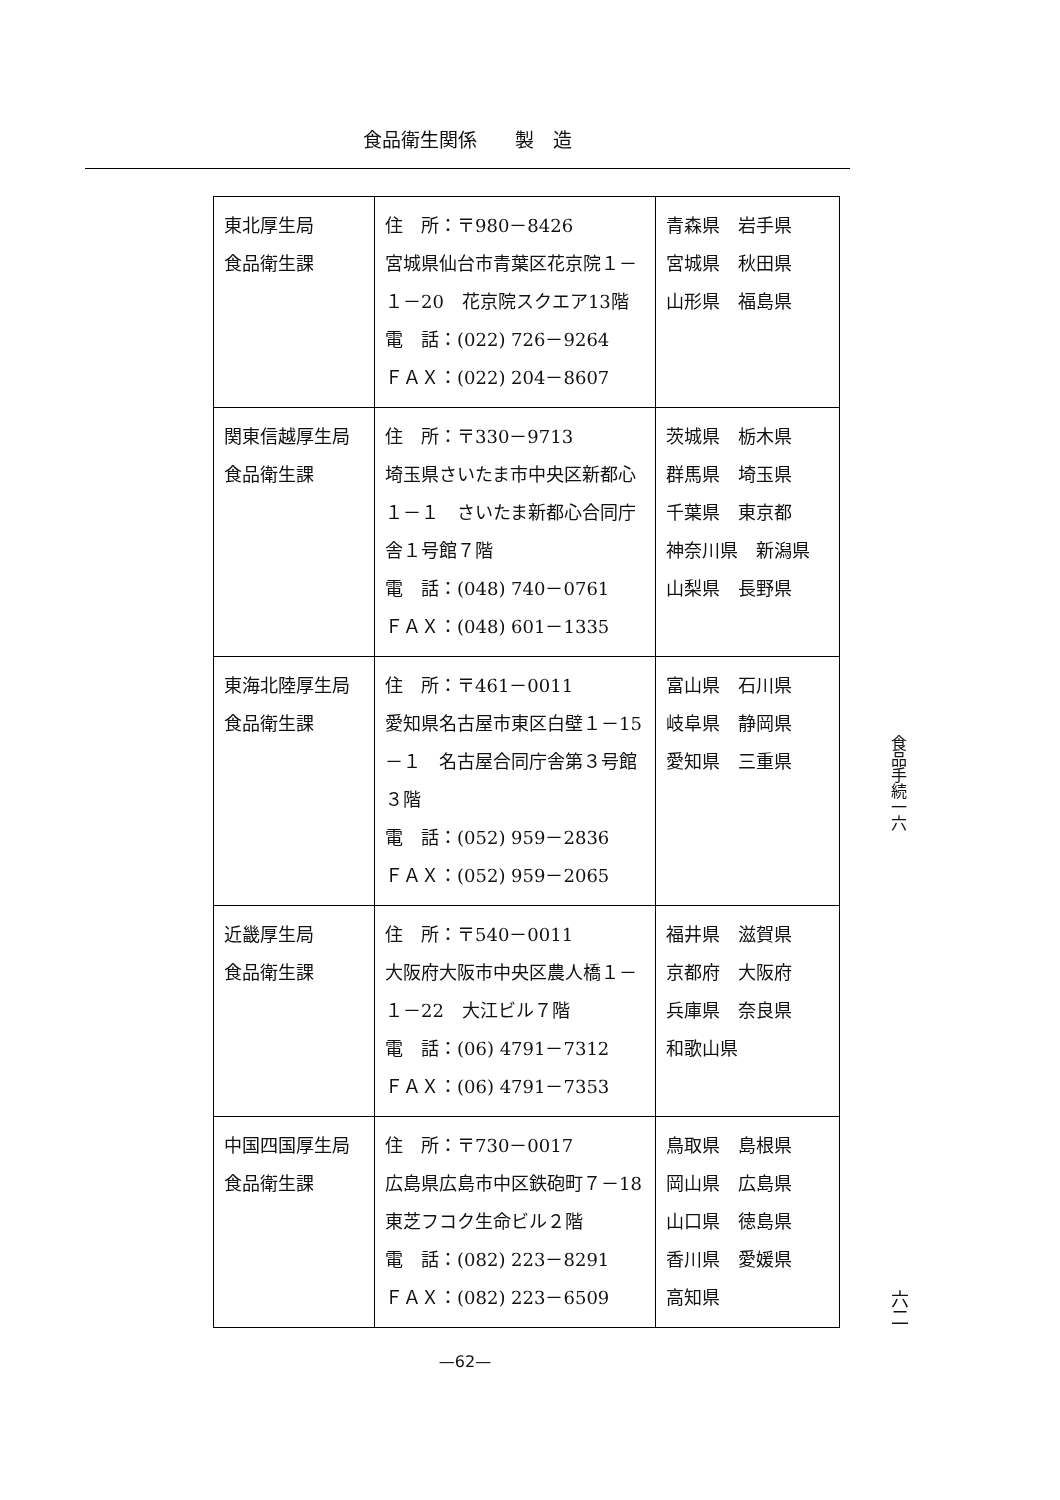食品衛生関係　　製　造
| 東北厚生局 食品衛生課 | 住 所：〒980－8426 宮城県仙台市青葉区花京院１－１－20 花京院スクエア13階 電 話：(022) 726－9264 ＦＡＸ：(022) 204－8607 | 青森県 岩手県 宮城県 秋田県 山形県 福島県 |
| 関東信越厚生局 食品衛生課 | 住 所：〒330－9713 埼玉県さいたま市中央区新都心１－１ さいたま新都心合同庁舎１号館７階 電 話：(048) 740－0761 ＦＡＸ：(048) 601－1335 | 茨城県 栃木県 群馬県 埼玉県 千葉県 東京都 神奈川県 新潟県 山梨県 長野県 |
| 東海北陸厚生局 食品衛生課 | 住 所：〒461－0011 愛知県名古屋市東区白壁１－15－１ 名古屋合同庁舎第３号館３階 電 話：(052) 959－2836 ＦＡＸ：(052) 959－2065 | 富山県 石川県 岐阜県 静岡県 愛知県 三重県 |
| 近畿厚生局 食品衛生課 | 住 所：〒540－0011 大阪府大阪市中央区農人橋１－１－22 大江ビル７階 電 話：(06) 4791－7312 ＦＡＸ：(06) 4791－7353 | 福井県 滋賀県 京都府 大阪府 兵庫県 奈良県 和歌山県 |
| 中国四国厚生局 食品衛生課 | 住 所：〒730－0017 広島県広島市中区鉄砲町７－18 東芝フコク生命ビル２階 電 話：(082) 223－8291 ＦＡＸ：(082) 223－6509 | 鳥取県 島根県 岡山県 広島県 山口県 徳島県 香川県 愛媛県 高知県 |
食品手続一六
六二
—62—